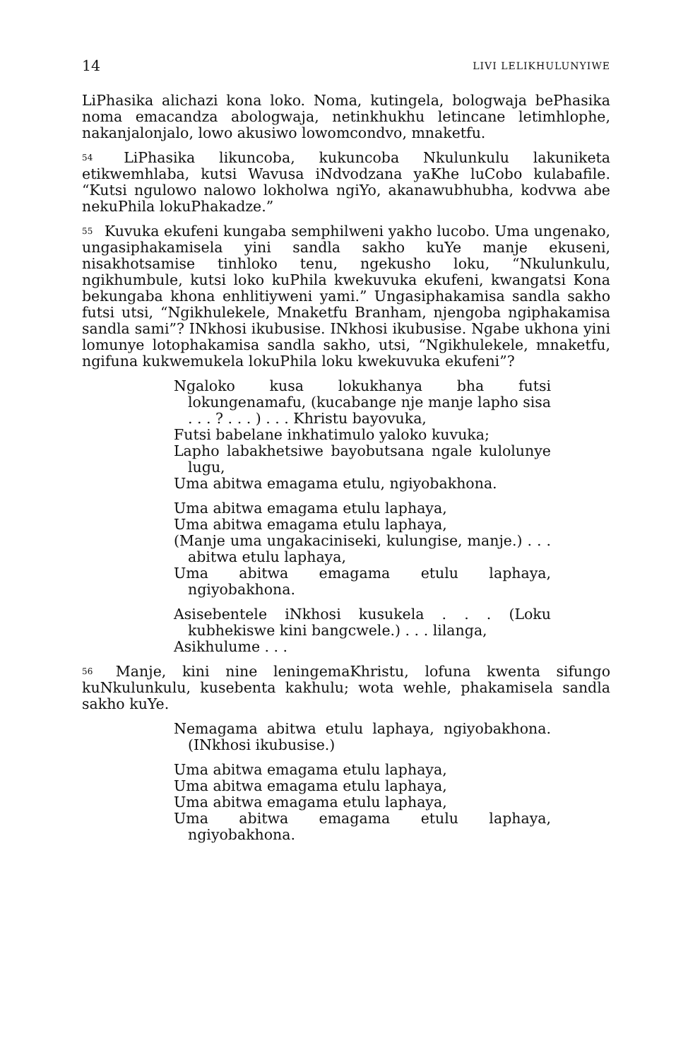14 LIVI LELIKHULUNYIWE
LiPhasika alichazi kona loko. Noma, kutingela, bologwaja bePhasika noma emacandza abologwaja, netinkhukhu letincane letimhlophe, nakanjalonjalo, lowo akusiwo lowomcondvo, mnaketfu.
<sup>54</sup> LiPhasika likuncoba, kukuncoba Nkulunkulu lakuniketa etikwemhlaba, kutsi Wavusa iNdvodzana yaKhe luCobo kulabafile. “Kutsi ngulowo nalowo lokholwa ngiYo, akanawubhubha, kodvwa abe nekuPhila lokuPhakadze.”
<sup>55</sup> Kuvuka ekufeni kungaba semphilweni yakho lucobo. Uma ungenako, ungasiphakamisela yini sandla sakho kuYe manje ekuseni, nisakhotsamise tinhloko tenu, ngekusho loku, “Nkulunkulu, ngikhumbule, kutsi loko kuPhila kwekuvuka ekufeni, kwangatsi Kona bekungaba khona enhlitiyweni yami.” Ungasiphakamisa sandla sakho futsi utsi, “Ngikhulekele, Mnaketfu Branham, njengoba ngiphakamisa sandla sami”? INkhosi ikubusise. INkhosi ikubusise. Ngabe ukhona yini lomunye lotophakamisa sandla sakho, utsi, “Ngikhulekele, mnaketfu, ngifuna kukwemukela lokuPhila loku kwekuvuka ekufeni”?
Ngaloko kusa lokukhanya bha futsi lokungenamafu, (kucabange nje manje lapho sisa . . . ? . . . ) . . . Khristu bayovuka,
Futsi babelane inkhatimulo yaloko kuvuka;
Lapho labakhetsiwe bayobutsana ngale kulolunye lugu,
Uma abitwa emagama etulu, ngiyobakhona.
Uma abitwa emagama etulu laphaya,
Uma abitwa emagama etulu laphaya,
(Manje uma ungakaciniseki, kulungise, manje.) . . . abitwa etulu laphaya,
Uma abitwa emagama etulu laphaya, ngiyobakhona.
Asisebentele iNkhosi kusukela . . . (Loku kubhekiswe kini bangcwele.) . . . lilanga,
Asikhulume . . .
<sup>56</sup> Manje, kini nine leningemaKhristu, lofuna kwenta sifungo kuNkulunkulu, kusebenta kakhulu; wota wehle, phakamisela sandla sakho kuYe.
Nemagama abitwa etulu laphaya, ngiyobakhona. (INkhosi ikubusise.)
Uma abitwa emagama etulu laphaya,
Uma abitwa emagama etulu laphaya,
Uma abitwa emagama etulu laphaya,
Uma abitwa emagama etulu laphaya, ngiyobakhona.